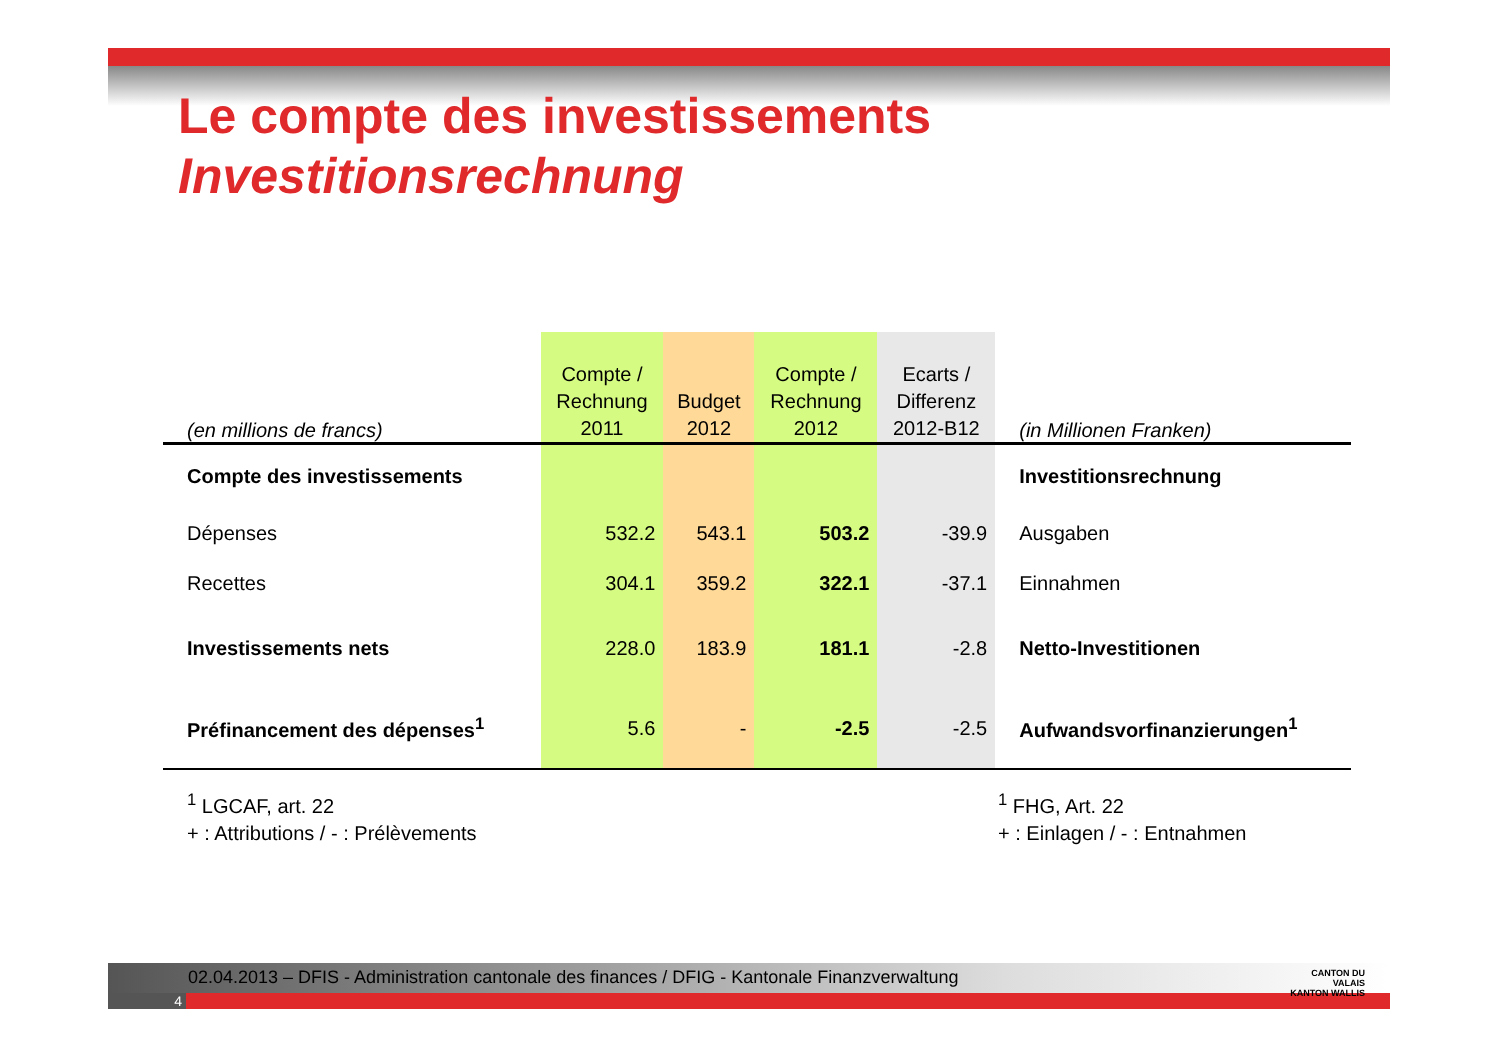Le compte des investissements
Investitionsrechnung
| (en millions de francs) | Compte / Rechnung 2011 | Budget 2012 | Compte / Rechnung 2012 | Ecarts / Differenz 2012-B12 | (in Millionen Franken) |
| Compte des investissements | | | | | Investitionsrechnung |
| Dépenses | 532.2 | 543.1 | 503.2 | -39.9 | Ausgaben |
| Recettes | 304.1 | 359.2 | 322.1 | -37.1 | Einnahmen |
| Investissements nets | 228.0 | 183.9 | 181.1 | -2.8 | Netto-Investitionen |
| Préfinancement des dépenses<sup>1</sup> | 5.6 | - | -2.5 | -2.5 | Aufwandsvorfinanzierungen<sup>1</sup> |
<sup>1</sup> LGCAF, art. 22
+ : Attributions / - : Prélèvements
<sup>1</sup> FHG, Art. 22
+ : Einlagen / - : Entnahmen
02.04.2013 – DFIS - Administration cantonale des finances / DFIG - Kantonale Finanzverwaltung
4
CANTON DU VALAIS
KANTON WALLIS